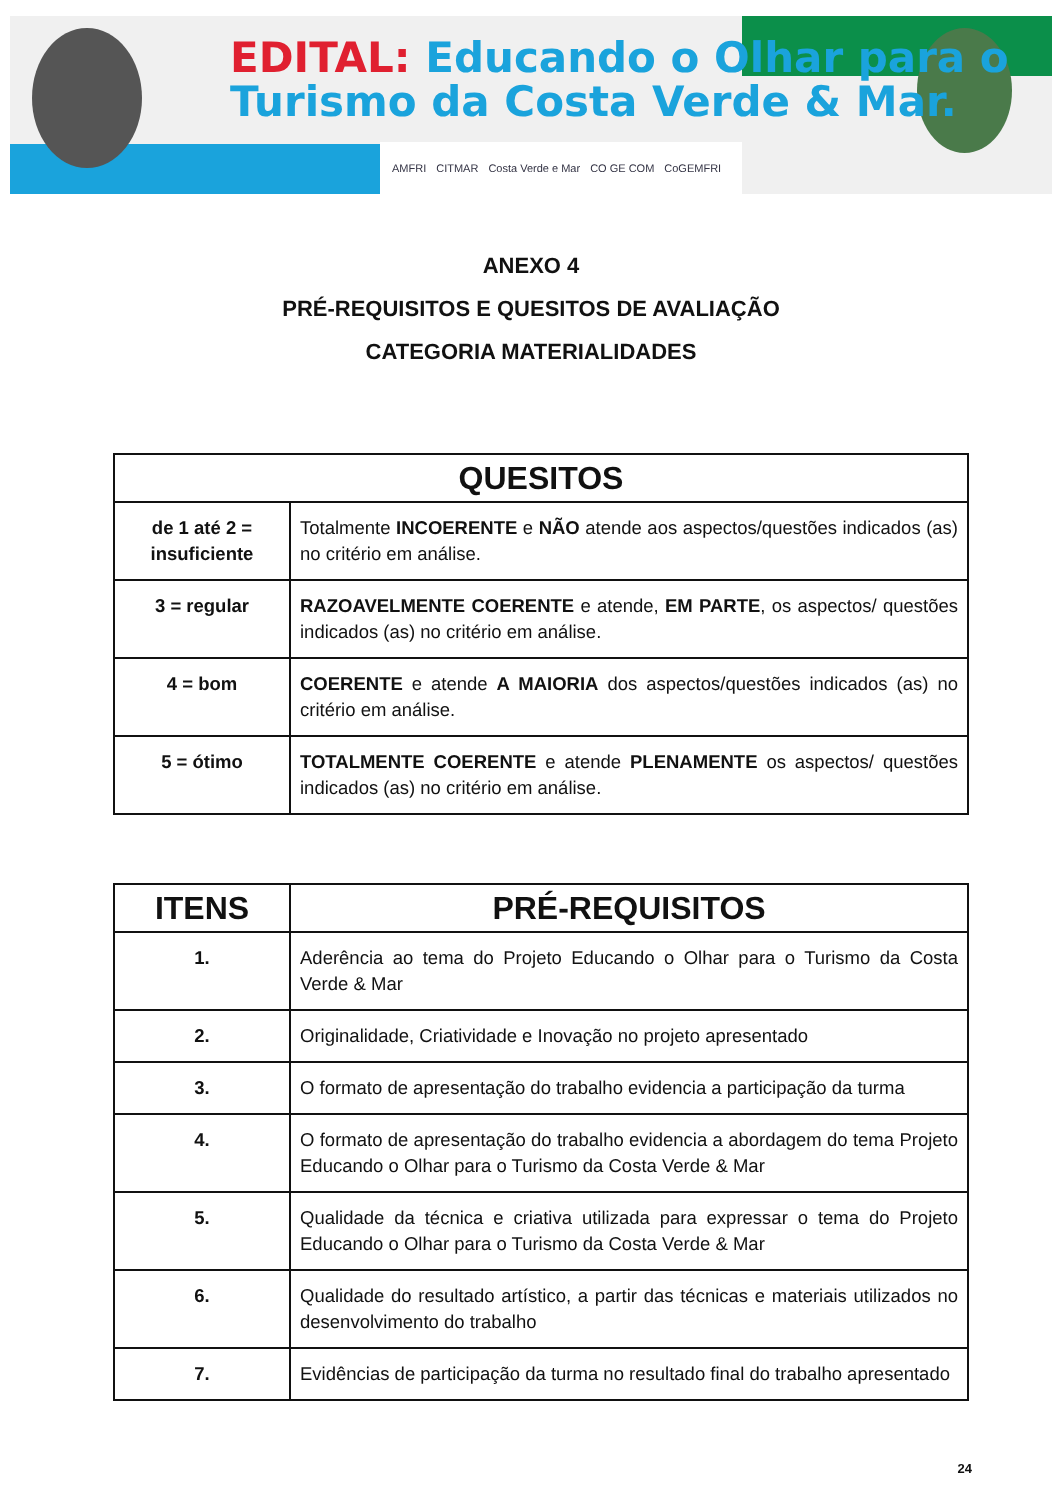EDITAL: Educando o Olhar para o
Turismo da Costa Verde & Mar.
AMFRI CITMAR Costa Verde e Mar CO GE COM CoGEMFRI
ANEXO 4
PRÉ-REQUISITOS E QUESITOS DE AVALIAÇÃO
CATEGORIA MATERIALIDADES
| QUESITOS | |
| --- | --- |
| de 1 até 2 = insuficiente | Totalmente INCOERENTE e NÃO atende aos aspectos/questões indicados (as) no critério em análise. |
| 3 = regular | RAZOAVELMENTE COERENTE e atende, EM PARTE , os aspectos/ questões indicados (as) no critério em análise. |
| 4 = bom | COERENTE e atende A MAIORIA dos aspectos/questões indicados (as) no critério em análise. |
| 5 = ótimo | TOTALMENTE COERENTE e atende PLENAMENTE os aspectos/ questões indicados (as) no critério em análise. |
| ITENS | PRÉ-REQUISITOS |
| --- | --- |
| 1. | Aderência ao tema do Projeto Educando o Olhar para o Turismo da Costa Verde & Mar |
| 2. | Originalidade, Criatividade e Inovação no projeto apresentado |
| 3. | O formato de apresentação do trabalho evidencia a participação da turma |
| 4. | O formato de apresentação do trabalho evidencia a abordagem do tema Projeto Educando o Olhar para o Turismo da Costa Verde & Mar |
| 5. | Qualidade da técnica e criativa utilizada para expressar o tema do Projeto Educando o Olhar para o Turismo da Costa Verde & Mar |
| 6. | Qualidade do resultado artístico, a partir das técnicas e materiais utilizados no desenvolvimento do trabalho |
| 7. | Evidências de participação da turma no resultado final do trabalho apresentado |
24